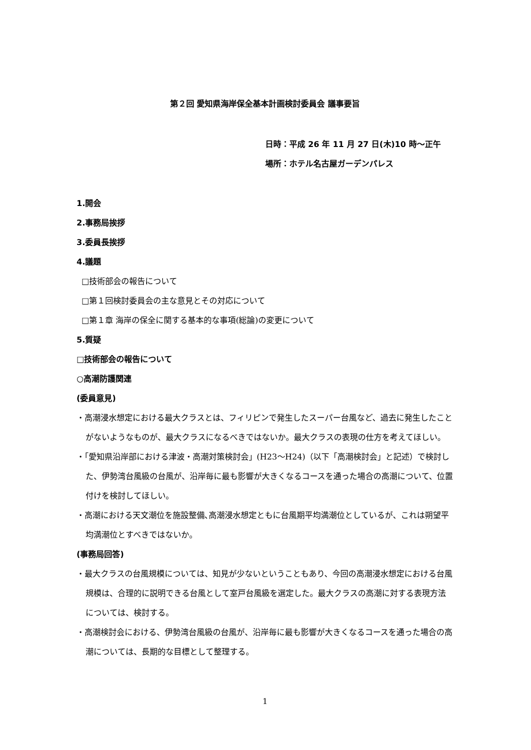第２回 愛知県海岸保全基本計画検討委員会 議事要旨
日時：平成 26 年 11 月 27 日(木)10 時～正午
場所：ホテル名古屋ガーデンパレス
1.開会
2.事務局挨拶
3.委員長挨拶
4.議題
□技術部会の報告について
□第１回検討委員会の主な意見とその対応について
□第１章 海岸の保全に関する基本的な事項(総論)の変更について
5.質疑
□技術部会の報告について
○高潮防護関連
(委員意見)
・高潮浸水想定における最大クラスとは、フィリピンで発生したスーパー台風など、過去に発生したことがないようなものが、最大クラスになるべきではないか。最大クラスの表現の仕方を考えてほしい。
・「愛知県沿岸部における津波・高潮対策検討会」(H23～H24)（以下「高潮検討会」と記述）で検討した、伊勢湾台風級の台風が、沿岸毎に最も影響が大きくなるコースを通った場合の高潮について、位置付けを検討してほしい。
・高潮における天文潮位を施設整備､高潮浸水想定ともに台風期平均満潮位としているが、これは朔望平均満潮位とすべきではないか。
(事務局回答)
・最大クラスの台風規模については、知見が少ないということもあり、今回の高潮浸水想定における台風規模は、合理的に説明できる台風として室戸台風級を選定した。最大クラスの高潮に対する表現方法については、検討する。
・高潮検討会における、伊勢湾台風級の台風が、沿岸毎に最も影響が大きくなるコースを通った場合の高潮については、長期的な目標として整理する。
1